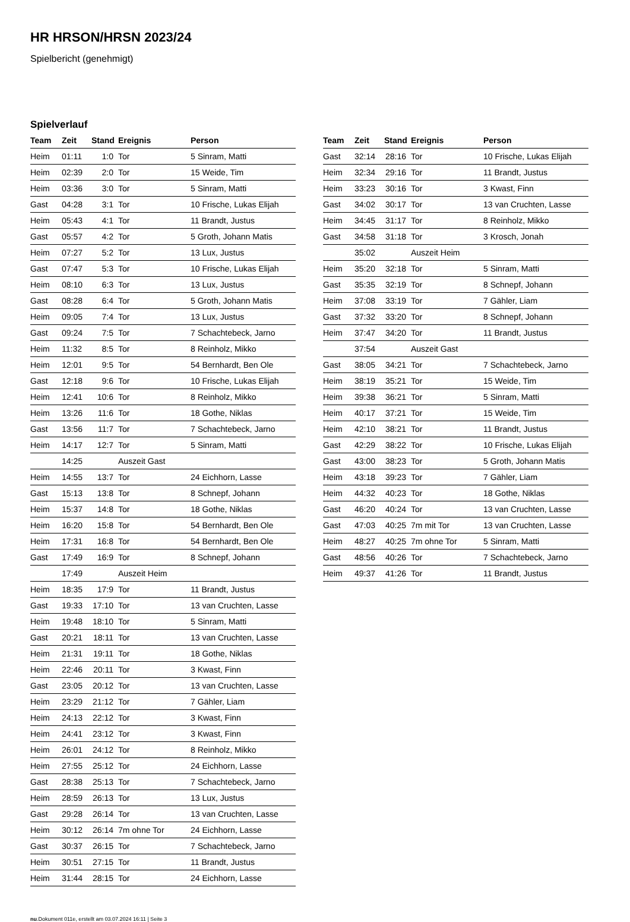HR HRSON/HRSN 2023/24
Spielbericht (genehmigt)
Spielverlauf
| Team | Zeit | Stand | Ereignis | Person |
| --- | --- | --- | --- | --- |
| Heim | 01:11 | 1:0 | Tor | 5 Sinram, Matti |
| Heim | 02:39 | 2:0 | Tor | 15 Weide, Tim |
| Heim | 03:36 | 3:0 | Tor | 5 Sinram, Matti |
| Gast | 04:28 | 3:1 | Tor | 10 Frische, Lukas Elijah |
| Heim | 05:43 | 4:1 | Tor | 11 Brandt, Justus |
| Gast | 05:57 | 4:2 | Tor | 5 Groth, Johann Matis |
| Heim | 07:27 | 5:2 | Tor | 13 Lux, Justus |
| Gast | 07:47 | 5:3 | Tor | 10 Frische, Lukas Elijah |
| Heim | 08:10 | 6:3 | Tor | 13 Lux, Justus |
| Gast | 08:28 | 6:4 | Tor | 5 Groth, Johann Matis |
| Heim | 09:05 | 7:4 | Tor | 13 Lux, Justus |
| Gast | 09:24 | 7:5 | Tor | 7 Schachtebeck, Jarno |
| Heim | 11:32 | 8:5 | Tor | 8 Reinholz, Mikko |
| Heim | 12:01 | 9:5 | Tor | 54 Bernhardt, Ben Ole |
| Gast | 12:18 | 9:6 | Tor | 10 Frische, Lukas Elijah |
| Heim | 12:41 | 10:6 | Tor | 8 Reinholz, Mikko |
| Heim | 13:26 | 11:6 | Tor | 18 Gothe, Niklas |
| Gast | 13:56 | 11:7 | Tor | 7 Schachtebeck, Jarno |
| Heim | 14:17 | 12:7 | Tor | 5 Sinram, Matti |
| | 14:25 | | Auszeit Gast | |
| Heim | 14:55 | 13:7 | Tor | 24 Eichhorn, Lasse |
| Gast | 15:13 | 13:8 | Tor | 8 Schnepf, Johann |
| Heim | 15:37 | 14:8 | Tor | 18 Gothe, Niklas |
| Heim | 16:20 | 15:8 | Tor | 54 Bernhardt, Ben Ole |
| Heim | 17:31 | 16:8 | Tor | 54 Bernhardt, Ben Ole |
| Gast | 17:49 | 16:9 | Tor | 8 Schnepf, Johann |
| | 17:49 | | Auszeit Heim | |
| Heim | 18:35 | 17:9 | Tor | 11 Brandt, Justus |
| Gast | 19:33 | 17:10 | Tor | 13 van Cruchten, Lasse |
| Heim | 19:48 | 18:10 | Tor | 5 Sinram, Matti |
| Gast | 20:21 | 18:11 | Tor | 13 van Cruchten, Lasse |
| Heim | 21:31 | 19:11 | Tor | 18 Gothe, Niklas |
| Heim | 22:46 | 20:11 | Tor | 3 Kwast, Finn |
| Gast | 23:05 | 20:12 | Tor | 13 van Cruchten, Lasse |
| Heim | 23:29 | 21:12 | Tor | 7 Gähler, Liam |
| Heim | 24:13 | 22:12 | Tor | 3 Kwast, Finn |
| Heim | 24:41 | 23:12 | Tor | 3 Kwast, Finn |
| Heim | 26:01 | 24:12 | Tor | 8 Reinholz, Mikko |
| Heim | 27:55 | 25:12 | Tor | 24 Eichhorn, Lasse |
| Gast | 28:38 | 25:13 | Tor | 7 Schachtebeck, Jarno |
| Heim | 28:59 | 26:13 | Tor | 13 Lux, Justus |
| Gast | 29:28 | 26:14 | Tor | 13 van Cruchten, Lasse |
| Heim | 30:12 | 26:14 | 7m ohne Tor | 24 Eichhorn, Lasse |
| Gast | 30:37 | 26:15 | Tor | 7 Schachtebeck, Jarno |
| Heim | 30:51 | 27:15 | Tor | 11 Brandt, Justus |
| Heim | 31:44 | 28:15 | Tor | 24 Eichhorn, Lasse |
| Team | Zeit | Stand | Ereignis | Person |
| --- | --- | --- | --- | --- |
| Gast | 32:14 | 28:16 | Tor | 10 Frische, Lukas Elijah |
| Heim | 32:34 | 29:16 | Tor | 11 Brandt, Justus |
| Heim | 33:23 | 30:16 | Tor | 3 Kwast, Finn |
| Gast | 34:02 | 30:17 | Tor | 13 van Cruchten, Lasse |
| Heim | 34:45 | 31:17 | Tor | 8 Reinholz, Mikko |
| Gast | 34:58 | 31:18 | Tor | 3 Krosch, Jonah |
| | 35:02 | | Auszeit Heim | |
| Heim | 35:20 | 32:18 | Tor | 5 Sinram, Matti |
| Gast | 35:35 | 32:19 | Tor | 8 Schnepf, Johann |
| Heim | 37:08 | 33:19 | Tor | 7 Gähler, Liam |
| Gast | 37:32 | 33:20 | Tor | 8 Schnepf, Johann |
| Heim | 37:47 | 34:20 | Tor | 11 Brandt, Justus |
| | 37:54 | | Auszeit Gast | |
| Gast | 38:05 | 34:21 | Tor | 7 Schachtebeck, Jarno |
| Heim | 38:19 | 35:21 | Tor | 15 Weide, Tim |
| Heim | 39:38 | 36:21 | Tor | 5 Sinram, Matti |
| Heim | 40:17 | 37:21 | Tor | 15 Weide, Tim |
| Heim | 42:10 | 38:21 | Tor | 11 Brandt, Justus |
| Gast | 42:29 | 38:22 | Tor | 10 Frische, Lukas Elijah |
| Gast | 43:00 | 38:23 | Tor | 5 Groth, Johann Matis |
| Heim | 43:18 | 39:23 | Tor | 7 Gähler, Liam |
| Heim | 44:32 | 40:23 | Tor | 18 Gothe, Niklas |
| Gast | 46:20 | 40:24 | Tor | 13 van Cruchten, Lasse |
| Gast | 47:03 | 40:25 | 7m mit Tor | 13 van Cruchten, Lasse |
| Heim | 48:27 | 40:25 | 7m ohne Tor | 5 Sinram, Matti |
| Gast | 48:56 | 40:26 | Tor | 7 Schachtebeck, Jarno |
| Heim | 49:37 | 41:26 | Tor | 11 Brandt, Justus |
nu.Dokument 011e, erstellt am 03.07.2024 16:11 | Seite 3